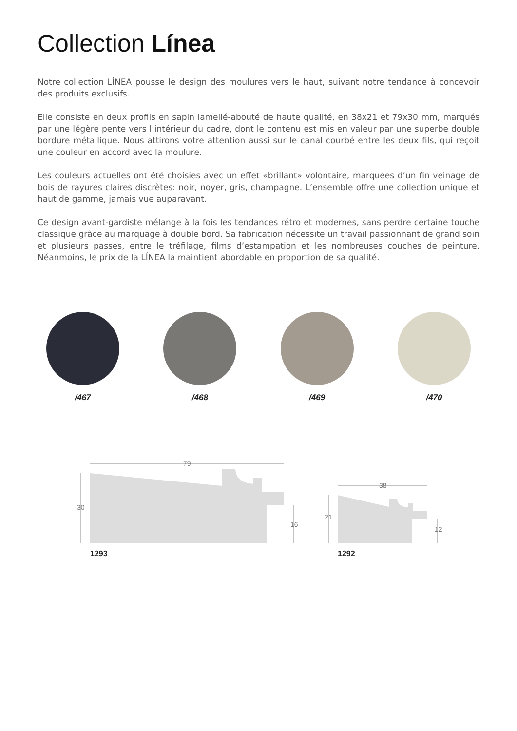Collection Línea
Notre collection LÍNEA pousse le design des moulures vers le haut, suivant notre tendance à concevoir des produits exclusifs.
Elle consiste en deux profils en sapin lamellé-abouté de haute qualité, en 38x21 et 79x30 mm, marqués par une légère pente vers l’intérieur du cadre, dont le contenu est mis en valeur par une superbe double bordure métallique. Nous attirons votre attention aussi sur le canal courbé entre les deux fils, qui reçoit une couleur en accord avec la moulure.
Les couleurs actuelles ont été choisies avec un effet «brillant» volontaire, marquées d’un fin veinage de bois de rayures claires discrètes: noir, noyer, gris, champagne. L’ensemble offre une collection unique et haut de gamme, jamais vue auparavant.
Ce design avant-gardiste mélange à la fois les tendances rétro et modernes, sans perdre certaine touche classique grâce au marquage à double bord. Sa fabrication nécessite un travail passionnant de grand soin et plusieurs passes, entre le tréfilage, films d’estampation et les nombreuses couches de peinture. Néanmoins, le prix de la LÍNEA la maintient abordable en proportion de sa qualité.
/467 /468 /469 /470
79
30
16
38
21
12
1293
1292